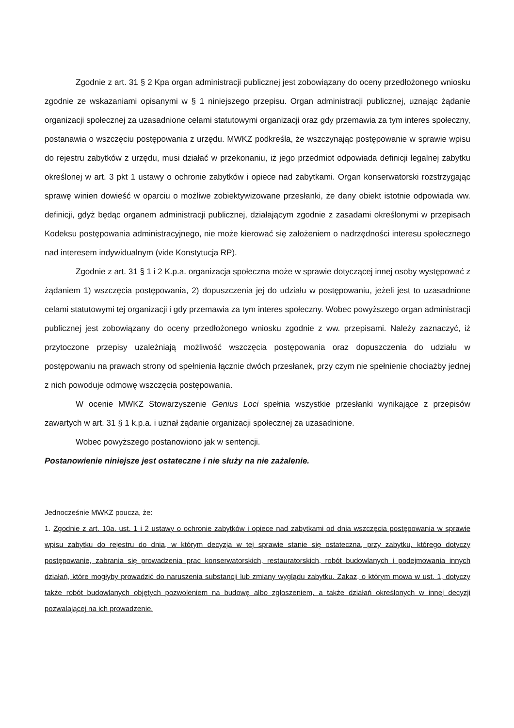Zgodnie z art. 31 § 2 Kpa organ administracji publicznej jest zobowiązany do oceny przedłożonego wniosku zgodnie ze wskazaniami opisanymi w § 1 niniejszego przepisu. Organ administracji publicznej, uznając żądanie organizacji społecznej za uzasadnione celami statutowymi organizacji oraz gdy przemawia za tym interes społeczny, postanawia o wszczęciu postępowania z urzędu. MWKZ podkreśla, że wszczynając postępowanie w sprawie wpisu do rejestru zabytków z urzędu, musi działać w przekonaniu, iż jego przedmiot odpowiada definicji legalnej zabytku określonej w art. 3 pkt 1 ustawy o ochronie zabytków i opiece nad zabytkami. Organ konserwatorski rozstrzygając sprawę winien dowieść w oparciu o możliwe zobiektywizowane przesłanki, że dany obiekt istotnie odpowiada ww. definicji, gdyż będąc organem administracji publicznej, działającym zgodnie z zasadami określonymi w przepisach Kodeksu postępowania administracyjnego, nie może kierować się założeniem o nadrzędności interesu społecznego nad interesem indywidualnym (vide Konstytucja RP).
Zgodnie z art. 31 § 1 i 2 K.p.a. organizacja społeczna może w sprawie dotyczącej innej osoby występować z żądaniem 1) wszczęcia postępowania, 2) dopuszczenia jej do udziału w postępowaniu, jeżeli jest to uzasadnione celami statutowymi tej organizacji i gdy przemawia za tym interes społeczny. Wobec powyższego organ administracji publicznej jest zobowiązany do oceny przedłożonego wniosku zgodnie z ww. przepisami. Należy zaznaczyć, iż przytoczone przepisy uzależniają możliwość wszczęcia postępowania oraz dopuszczenia do udziału w postępowaniu na prawach strony od spełnienia łącznie dwóch przesłanek, przy czym nie spełnienie chociażby jednej z nich powoduje odmowę wszczęcia postępowania.
W ocenie MWKZ Stowarzyszenie Genius Loci spełnia wszystkie przesłanki wynikające z przepisów zawartych w art. 31 § 1 k.p.a. i uznał żądanie organizacji społecznej za uzasadnione.
Wobec powyższego postanowiono jak w sentencji.
Postanowienie niniejsze jest ostateczne i nie służy na nie zażalenie.
Jednocześnie MWKZ poucza, że:
1. Zgodnie z art. 10a. ust. 1 i 2 ustawy o ochronie zabytków i opiece nad zabytkami od dnia wszczęcia postępowania w sprawie wpisu zabytku do rejestru do dnia, w którym decyzja w tej sprawie stanie się ostateczna, przy zabytku, którego dotyczy postępowanie, zabrania się prowadzenia prac konserwatorskich, restauratorskich, robót budowlanych i podejmowania innych działań, które mogłyby prowadzić do naruszenia substancji lub zmiany wyglądu zabytku. Zakaz, o którym mowa w ust. 1, dotyczy także robót budowlanych objętych pozwoleniem na budowę albo zgłoszeniem, a także działań określonych w innej decyzji pozwalającej na ich prowadzenie.